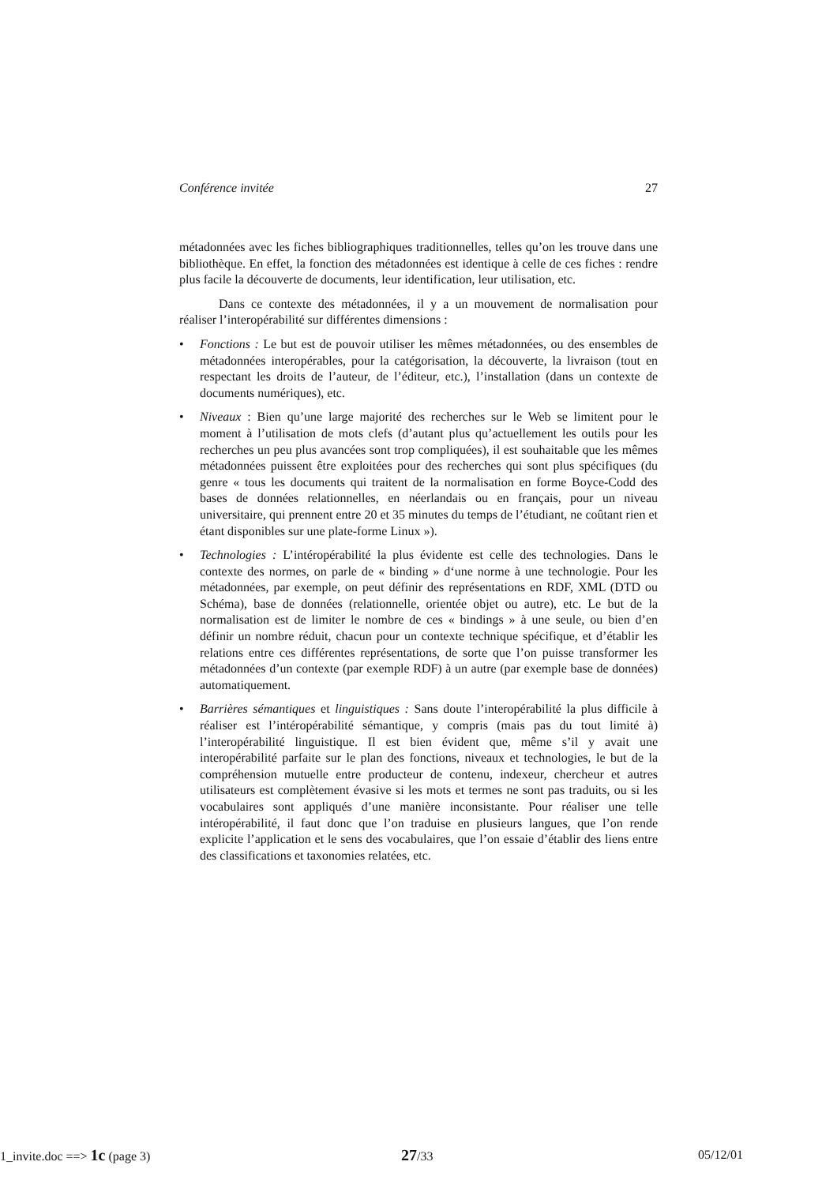Conférence invitée 27
métadonnées avec les fiches bibliographiques traditionnelles, telles qu’on les trouve dans une bibliothèque. En effet, la fonction des métadonnées est identique à celle de ces fiches : rendre plus facile la découverte de documents, leur identification, leur utilisation, etc.
Dans ce contexte des métadonnées, il y a un mouvement de normalisation pour réaliser l’interopérabilité sur différentes dimensions :
• Fonctions : Le but est de pouvoir utiliser les mêmes métadonnées, ou des ensembles de métadonnées interopérables, pour la catégorisation, la découverte, la livraison (tout en respectant les droits de l’auteur, de l’éditeur, etc.), l’installation (dans un contexte de documents numériques), etc.
• Niveaux : Bien qu’une large majorité des recherches sur le Web se limitent pour le moment à l’utilisation de mots clefs (d’autant plus qu’actuellement les outils pour les recherches un peu plus avancées sont trop compliquées), il est souhaitable que les mêmes métadonnées puissent être exploitées pour des recherches qui sont plus spécifiques (du genre « tous les documents qui traitent de la normalisation en forme Boyce-Codd des bases de données relationnelles, en néerlandais ou en français, pour un niveau universitaire, qui prennent entre 20 et 35 minutes du temps de l’étudiant, ne coûtant rien et étant disponibles sur une plate-forme Linux »).
• Technologies : L’intéropérabilité la plus évidente est celle des technologies. Dans le contexte des normes, on parle de « binding » d‘une norme à une technologie. Pour les métadonnées, par exemple, on peut définir des représentations en RDF, XML (DTD ou Schéma), base de données (relationnelle, orientée objet ou autre), etc. Le but de la normalisation est de limiter le nombre de ces « bindings » à une seule, ou bien d’en définir un nombre réduit, chacun pour un contexte technique spécifique, et d’établir les relations entre ces différentes représentations, de sorte que l’on puisse transformer les métadonnées d’un contexte (par exemple RDF) à un autre (par exemple base de données) automatiquement.
• Barrières sémantiques et linguistiques : Sans doute l’interopérabilité la plus difficile à réaliser est l’intéropérabilité sémantique, y compris (mais pas du tout limité à) l’interopérabilité linguistique. Il est bien évident que, même s’il y avait une interopérabilité parfaite sur le plan des fonctions, niveaux et technologies, le but de la compréhension mutuelle entre producteur de contenu, indexeur, chercheur et autres utilisateurs est complètement évasive si les mots et termes ne sont pas traduits, ou si les vocabulaires sont appliqués d’une manière inconsistante. Pour réaliser une telle intéropérabilité, il faut donc que l’on traduise en plusieurs langues, que l’on rende explicite l’application et le sens des vocabulaires, que l’on essaie d’établir des liens entre des classifications et taxonomies relatées, etc.
1_invite.doc ==> 1c (page 3) 27/33 05/12/01